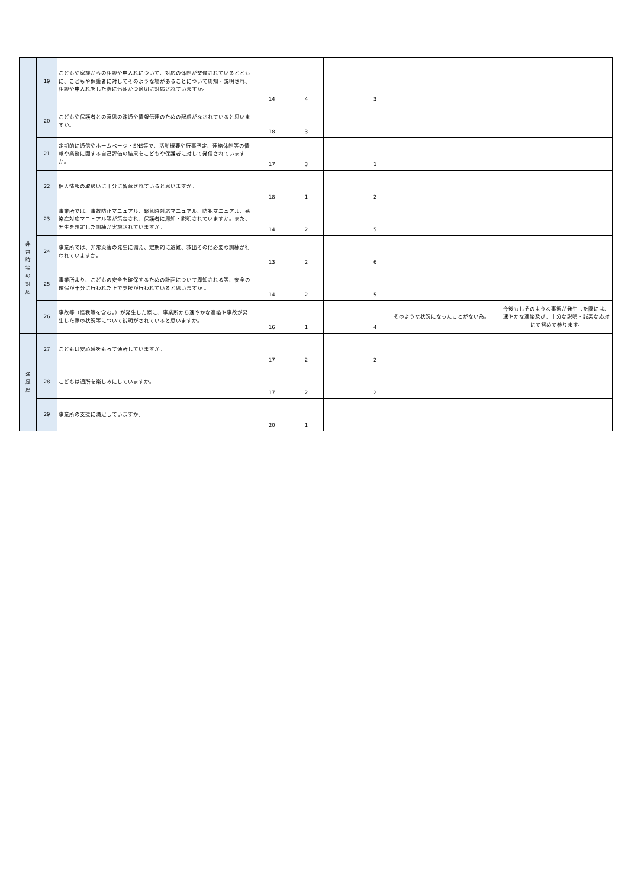| | 19 | こどもや家族からの相談や申入れについて、対応の体制が整備されているとともに、こどもや保護者に対してそのような場があることについて周知・説明され、相談や申入れをした際に迅速かつ適切に対応されていますか。 | 14 | 4 | | 3 | | |
| | 20 | こどもや保護者との意思の疎通や情報伝達のための配慮がなされていると思いますか。 | 18 | 3 | | | | |
| | 21 | 定期的に通信やホームページ・SNS等で、活動概要や行事予定、連絡体制等の情報や業務に関する自己評価の結果をこどもや保護者に対して発信されていますか。 | 17 | 3 | | 1 | | |
| | 22 | 個人情報の取扱いに十分に留意されていると思いますか。 | 18 | 1 | | 2 | | |
| 非 常 時 等 の 対 応 | 23 | 事業所では、事故防止マニュアル、緊急時対応マニュアル、防犯マニュアル、感染症対応マニュアル等が策定され、保護者に周知・説明されていますか。また、発生を想定した訓練が実施されていますか。 | 14 | 2 | | 5 | | |
| | 24 | 事業所では、非常災害の発生に備え、定期的に避難、救出その他必要な訓練が行われていますか。 | 13 | 2 | | 6 | | |
| | 25 | 事業所より、こどもの安全を確保するための計画について周知される等、安全の確保が十分に行われた上で支援が行われていると思いますか 。 | 14 | 2 | | 5 | | |
| | 26 | 事故等（怪我等を含む。）が発生した際に、事業所から速やかな連絡や事故が発生した際の状況等について説明がされていると思いますか。 | 16 | 1 | | 4 | そのような状況になったことがない為。 | 今後もしそのような事態が発生した際には、速やかな連絡及び、十分な説明・誠実な応対にて努めて参ります。 |
| 満 足 度 | 27 | こどもは安心感をもって通所していますか。 | 17 | 2 | | 2 | | |
| | 28 | こどもは通所を楽しみにしていますか。 | 17 | 2 | | 2 | | |
| | 29 | 事業所の支援に満足していますか。 | 20 | 1 | | | | |